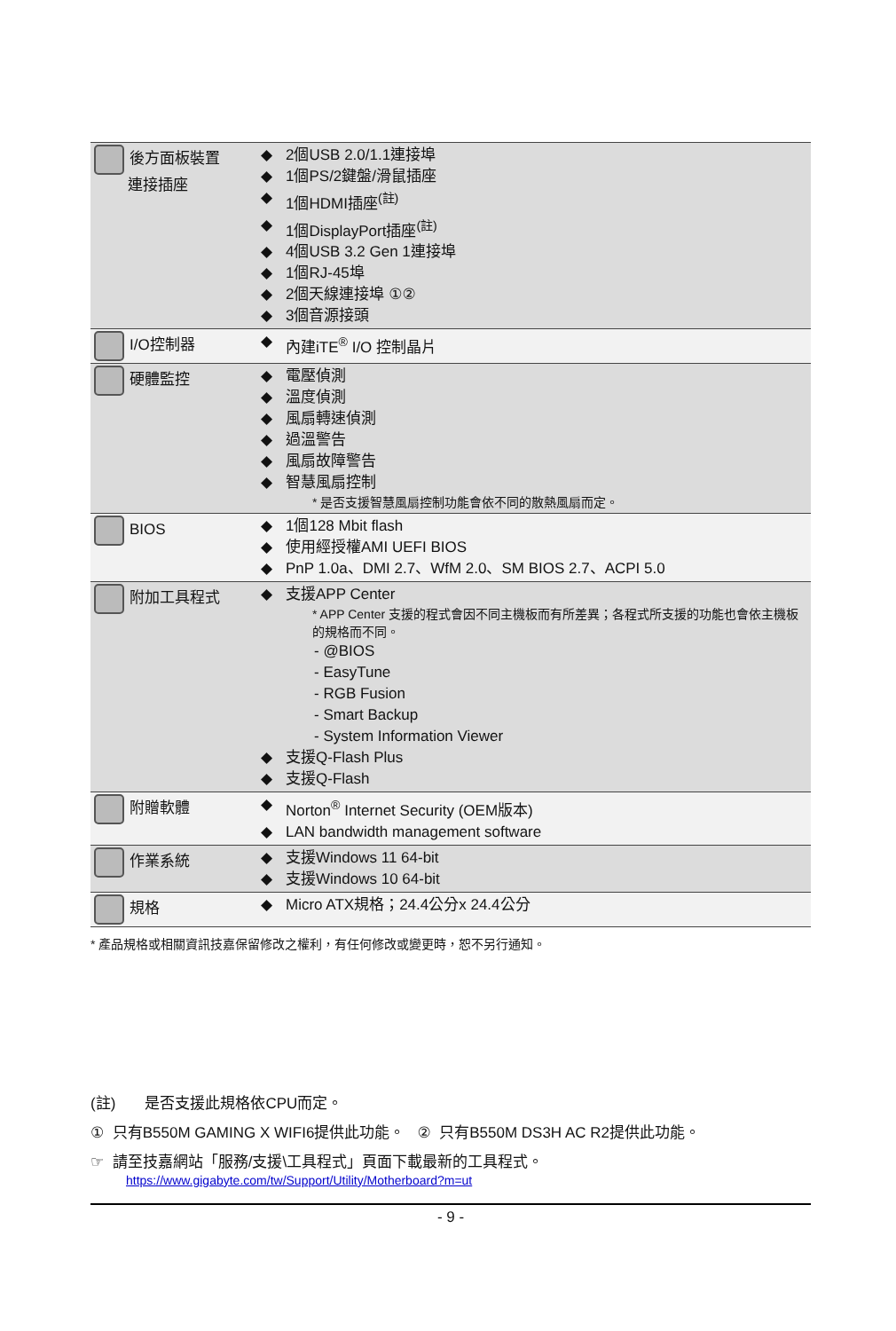| 後方面板裝置 連接插座 | ◆ 2個USB 2.0/1.1連接埠 ◆ 1個PS/2鍵盤/滑鼠插座 ◆ 1個HDMI插座<sup>(註)</sup> ◆ 1個DisplayPort插座<sup>(註)</sup> ◆ 4個USB 3.2 Gen 1連接埠 ◆ 1個RJ-45埠 ◆ 2個天線連接埠 ①② ◆ 3個音源接頭 |
| I/O控制器 | ◆ 內建iTE<sup>®</sup> I/O 控制晶片 |
| 硬體監控 | ◆ 電壓偵測 ◆ 溫度偵測 ◆ 風扇轉速偵測 ◆ 過溫警告 ◆ 風扇故障警告 ◆ 智慧風扇控制 * 是否支援智慧風扇控制功能會依不同的散熱風扇而定。 |
| BIOS | ◆ 1個128 Mbit flash ◆ 使用經授權AMI UEFI BIOS ◆ PnP 1.0a、DMI 2.7、WfM 2.0、SM BIOS 2.7、ACPI 5.0 |
| 附加工具程式 | ◆ 支援APP Center * APP Center 支援的程式會因不同主機板而有所差異；各程式所支援的功能也會依主機板的規格而不同。 - @BIOS - EasyTune - RGB Fusion - Smart Backup - System Information Viewer ◆ 支援Q-Flash Plus ◆ 支援Q-Flash |
| 附贈軟體 | ◆ Norton<sup>®</sup> Internet Security (OEM版本) ◆ LAN bandwidth management software |
| 作業系統 | ◆ 支援Windows 11 64-bit ◆ 支援Windows 10 64-bit |
| 規格 | ◆ Micro ATX規格；24.4公分x 24.4公分 |
* 產品規格或相關資訊技嘉保留修改之權利，有任何修改或變更時，恕不另行通知。
(註) 是否支援此規格依CPU而定。
① 只有B550M GAMING X WIFI6提供此功能。 ② 只有B550M DS3H AC R2提供此功能。
☞ 請至技嘉網站「服務/支援\工具程式」頁面下載最新的工具程式。
https://www.gigabyte.com/tw/Support/Utility/Motherboard?m=ut
- 9 -